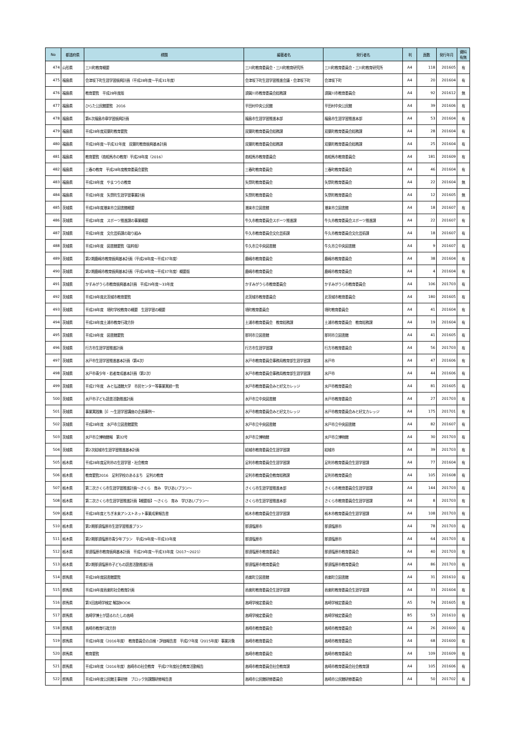| No | 都道府県 | 標題 | 編著者名 | 発行者名 | 判 | 頁数 | 発行年月 | 資料 有無 |
| --- | --- | --- | --- | --- | --- | --- | --- | --- |
| 474 | 山形県 | 三川町教育概要 | 三川町教育委員会・三川町教育研究所 | 三川町教育委員会・三川町教育研究所 | A4 | 118 | 201605 | 有 |
| 475 | 福島県 | 会津坂下町生涯学習振興計画（平成28年度～平成31年度） | 会津坂下町生涯学習推進会議・会津坂下町 | 会津坂下町 | A4 | 20 | 201604 | 有 |
| 476 | 福島県 | 教育要覧 平成28年度版 | 須賀川市教育委員会総務課 | 須賀川市教育委員会 | A4 | 92 | 201612 | 無 |
| 477 | 福島県 | ひらた公民館要覧 2016 | 平田村中央公民館 | 平田村中央公民館 | A4 | 39 | 201606 | 有 |
| 478 | 福島県 | 第6次福島市章学習振興計画 | 福島市生涯学習推進本部 | 福島市生涯学習推進本部 | A4 | 53 | 201604 | 有 |
| 479 | 福島県 | 平成28年度双葉町教育要覧 | 双葉町教育委員会総務課 | 双葉町教育委員会総務課 | A4 | 28 | 201604 | 有 |
| 480 | 福島県 | 平成28年度～平成32年度 双葉町教育振興基本計画 | 双葉町教育委員会総務課 | 双葉町教育委員会総務課 | A4 | 25 | 201604 | 有 |
| 481 | 福島県 | 教育要覧（南相馬市の教育）平成28年度（2016） | 南相馬市教育委員会 | 南相馬市教育委員会 | A4 | 181 | 201609 | 有 |
| 482 | 福島県 | 三春の教育 平成28年度教育委員会要覧 | 三春町教育委員会 | 三春町教育委員会 | A4 | 46 | 201604 | 有 |
| 483 | 福島県 | 平成28年度 やまつりの教育 | 矢祭町教育委員会 | 矢祭町教育委員会 | A4 | 22 | 201604 | 無 |
| 484 | 福島県 | 平成28年度 矢祭町生涯学習事業計画 | 矢祭町教育委員会 | 矢祭町教育委員会 | A4 | 12 | 201605 | 無 |
| 485 | 茨城県 | 平成28年度潮来市立図書館概要 | 潮来市立図書館 | 潮来市立図書館 | A4 | 18 | 201607 | 有 |
| 486 | 茨城県 | 平成28年度 スポーツ推進課の事業概要 | 牛久市教育委員会スポーツ推進課 | 牛久市教育委員会スポーツ推進課 | A4 | 22 | 201607 | 有 |
| 487 | 茨城県 | 平成28年度 文化芸術課の取り組み | 牛久市教育委員会文化芸術課 | 牛久市教育委員会文化芸術課 | A4 | 18 | 201607 | 有 |
| 488 | 茨城県 | 平成28年度 図書館要覧（抜粋版） | 牛久市立中央図書館 | 牛久市立中央図書館 | A4 | 9 | 201607 | 有 |
| 489 | 茨城県 | 第2期鹿嶋市教育振興基本計画（平成28年度～平成37年度） | 鹿嶋市教育委員会 | 鹿嶋市教育委員会 | A4 | 38 | 201604 | 有 |
| 490 | 茨城県 | 第2期鹿嶋市教育振興基本計画（平成28年度～平成37年度）概要版 | 鹿嶋市教育委員会 | 鹿嶋市教育委員会 | A4 | 4 | 201604 | 有 |
| 491 | 茨城県 | かすみがうら市教育振興基本計画 平成29年度～33年度 | かすみがうら市教育委員会 | かすみがうら市教育委員会 | A4 | 106 | 201703 | 有 |
| 492 | 茨城県 | 平成28年度北茨城市教育要覧 | 北茨城市教育委員会 | 北茨城市教育委員会 | A4 | 180 | 201605 | 有 |
| 493 | 茨城県 | 平成28年度 境町学校教育の概要 生涯学習の概要 | 境町教育委員会 | 境町教育委員会 | A4 | 41 | 201604 | 有 |
| 494 | 茨城県 | 平成28年度土浦市教育行政方針 | 土浦市教育委員会 教育総務課 | 土浦市教育委員会 教育総務課 | A4 | 19 | 201604 | 有 |
| 495 | 茨城県 | 平成28年度 図書館要覧 | 那珂市立図書館 | 那珂市立図書館 | A4 | 41 | 201605 | 有 |
| 496 | 茨城県 | 行方市生涯学習推進計画 | 行方市生涯学習課 | 行方市教育委員会 | A4 | 56 | 201703 | 有 |
| 497 | 茨城県 | 水戸市生涯学習推進基本計画（第4次） | 水戸市教育委員会事務局教育部生涯学習課 | 水戸市 | A4 | 47 | 201606 | 有 |
| 498 | 茨城県 | 水戸市青少年・若者育成基本計画（第2次） | 水戸市教育委員会事務局教育部生涯学習課 | 水戸市 | A4 | 44 | 201606 | 有 |
| 499 | 茨城県 | 平成27年度 みと弘道館大学 市民センター等事業実績一覧 | 水戸市教育委員会みと好文カレッジ | 水戸市教育委員会 | A4 | 81 | 201605 | 有 |
| 500 | 茨城県 | 水戸市子ども読書活動推進計画 | 水戸市立中央図書館 | 水戸市教育委員会 | A4 | 27 | 201703 | 有 |
| 501 | 茨城県 | 事業実践集［Ⅰ］～生涯学習講座の企画事例～ | 水戸市教育委員会みと好文カレッジ | 水戸市教育委員会みと好文カレッジ | A4 | 175 | 201701 | 有 |
| 502 | 茨城県 | 平成28年度 水戸市立図書館要覧 | 水戸市立中央図書館 | 水戸市立中央図書館 | A4 | 82 | 201607 | 有 |
| 503 | 茨城県 | 水戸市立博物館報 第32号 | 水戸市立博物館 | 水戸市立博物館 | A4 | 30 | 201703 | 有 |
| 504 | 茨城県 | 第2次結城市生涯学習推進基本計画 | 結城市教育委員会生涯学習課 | 結城市 | A4 | 39 | 201703 | 有 |
| 505 | 栃木県 | 平成28年度足利市の生涯学習・社会教育 | 足利市教育委員会生涯学習課 | 足利市教育委員会生涯学習課 | A4 | 77 | 201604 | 有 |
| 506 | 栃木県 | 教育要覧2016 足利学校のあるまち 足利の教育 | 足利市教育委員会教育総務課 | 足利市教育委員会 | A4 | 105 | 201608 | 有 |
| 507 | 栃木県 | 第二次さくら市生涯学習推進計画～さくら 育み 学びあいプラン～ | さくら市生涯学習推進本部 | さくら市教育委員会生涯学習課 | A4 | 144 | 201703 | 有 |
| 508 | 栃木県 | 第二次さくら市生涯学習推進計画【概要版】～さくら 育み 学びあいプラン～ | さくら市生涯学習推進本部 | さくら市教育委員会生涯学習課 | A4 | 8 | 201703 | 有 |
| 509 | 栃木県 | 平成28年度とちぎ未来アシストネット事業成果報告書 | 栃木市教育委員会生涯学習課 | 栃木市教育委員会生涯学習課 | A4 | 108 | 201703 | 有 |
| 510 | 栃木県 | 第2期那須塩原市生涯学習推進プラン | 那須塩原市 | 那須塩原市 | A4 | 78 | 201703 | 有 |
| 511 | 栃木県 | 第2期那須塩原市青少年プラン 平成29年度～平成33年度 | 那須塩原市 | 那須塩原市 | A4 | 64 | 201703 | 有 |
| 512 | 栃木県 | 那須塩原市教育振興基本計画 平成29年度～平成33年度（2017～2021） | 那須塩原市教育委員会 | 那須塩原市教育委員会 | A4 | 40 | 201703 | 有 |
| 513 | 栃木県 | 第2期那須塩原市子どもの読書活動推進計画 | 那須塩原市教育委員会 | 那須塩原市教育委員会 | A4 | 86 | 201703 | 有 |
| 514 | 群馬県 | 平成28年度図書館要覧 | 邑楽町立図書館 | 邑楽町立図書館 | A4 | 31 | 201610 | 有 |
| 515 | 群馬県 | 平成28年度邑楽町社会教育計画 | 邑楽町教育委員会生涯学習課 | 邑楽町教育委員会生涯学習課 | A4 | 33 | 201604 | 有 |
| 516 | 群馬県 | 第3回高崎学検定 解説BOOK | 高崎学検定委員会 | 高崎学検定委員会 | A5 | 74 | 201605 | 有 |
| 517 | 群馬県 | 高崎学博士が語るわたしの高崎 | 高崎学検定委員会 | 高崎学検定委員会 | B5 | 53 | 201610 | 有 |
| 518 | 群馬県 | 高崎市教育行政方針 | 高崎市教育委員会 | 高崎市教育委員会 | A4 | 26 | 201600 | 有 |
| 519 | 群馬県 | 平成28年度（2016年度） 教育委員会の点検・評価報告書 平成27年度（2015年度）事業対象 | 高崎市教育委員会 | 高崎市教育委員会 | A4 | 68 | 201600 | 有 |
| 520 | 群馬県 | 教育要覧 | 高崎市教育委員会 | 高崎市教育委員会 | A4 | 109 | 201609 | 有 |
| 521 | 群馬県 | 平成28年度（2016年度）高崎市の社会教育 平成27年度社会教育活動報告 | 高崎市教育委員会社会教育課 | 高崎市教育委員会社会教育課 | A4 | 105 | 201606 | 有 |
| 522 | 群馬県 | 平成28年度公民館主事研修 ブロック別課題研修報告書 | 高崎市公民館研修委員会 | 高崎市公民館研修委員会 | A4 | 50 | 201702 | 有 |